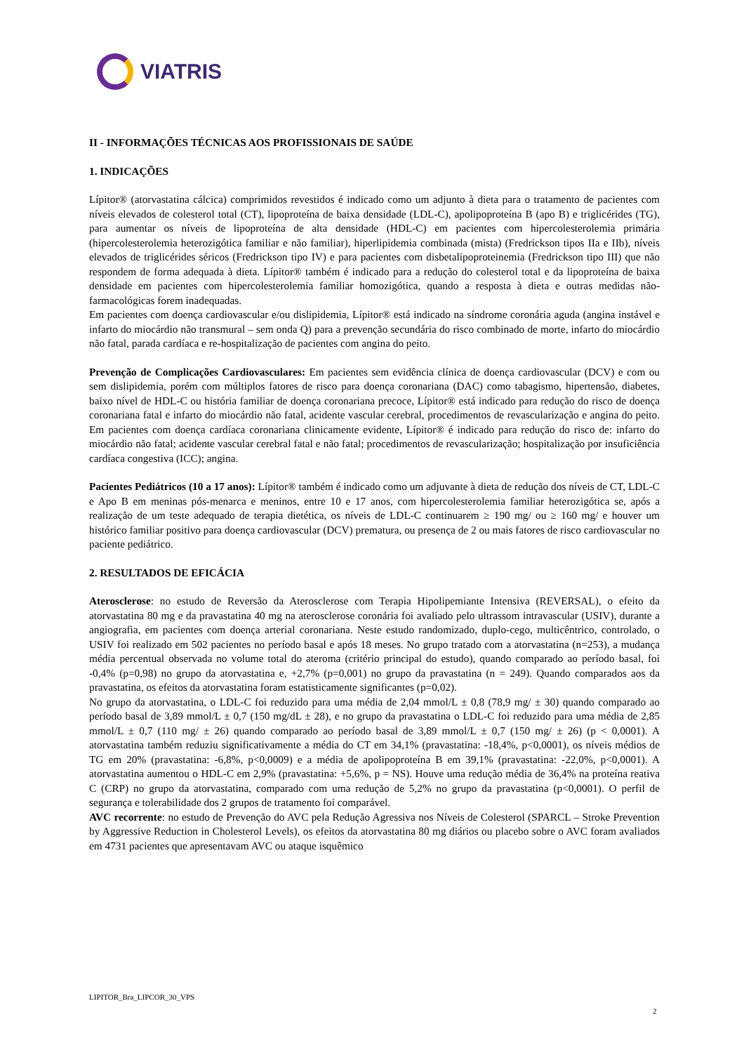VIATRIS
II - INFORMAÇÕES TÉCNICAS AOS PROFISSIONAIS DE SAÚDE
1. INDICAÇÕES
Lípitor® (atorvastatina cálcica) comprimidos revestidos é indicado como um adjunto à dieta para o tratamento de pacientes com níveis elevados de colesterol total (CT), lipoproteína de baixa densidade (LDL-C), apolipoproteína B (apo B) e triglicérides (TG), para aumentar os níveis de lipoproteína de alta densidade (HDL-C) em pacientes com hipercolesterolemia primária (hipercolesterolemia heterozigótica familiar e não familiar), hiperlipidemia combinada (mista) (Fredrickson tipos IIa e IIb), níveis elevados de triglicérides séricos (Fredrickson tipo IV) e para pacientes com disbetalipoproteinemia (Fredrickson tipo III) que não respondem de forma adequada à dieta. Lípitor® também é indicado para a redução do colesterol total e da lipoproteína de baixa densidade em pacientes com hipercolesterolemia familiar homozigótica, quando a resposta à dieta e outras medidas não-farmacológicas forem inadequadas.
Em pacientes com doença cardiovascular e/ou dislipidemia, Lípitor® está indicado na síndrome coronária aguda (angina instável e infarto do miocárdio não transmural – sem onda Q) para a prevenção secundária do risco combinado de morte, infarto do miocárdio não fatal, parada cardíaca e re-hospitalização de pacientes com angina do peito.
Prevenção de Complicações Cardiovasculares: Em pacientes sem evidência clínica de doença cardiovascular (DCV) e com ou sem dislipidemia, porém com múltiplos fatores de risco para doença coronariana (DAC) como tabagismo, hipertensão, diabetes, baixo nível de HDL-C ou história familiar de doença coronariana precoce, Lípitor® está indicado para redução do risco de doença coronariana fatal e infarto do miocárdio não fatal, acidente vascular cerebral, procedimentos de revascularização e angina do peito. Em pacientes com doença cardíaca coronariana clinicamente evidente, Lípitor® é indicado para redução do risco de: infarto do miocárdio não fatal; acidente vascular cerebral fatal e não fatal; procedimentos de revascularização; hospitalização por insuficiência cardíaca congestiva (ICC); angina.
Pacientes Pediátricos (10 a 17 anos): Lípitor® também é indicado como um adjuvante à dieta de redução dos níveis de CT, LDL-C e Apo B em meninas pós-menarca e meninos, entre 10 e 17 anos, com hipercolesterolemia familiar heterozigótica se, após a realização de um teste adequado de terapia dietética, os níveis de LDL-C continuarem ≥ 190 mg/ ou ≥ 160 mg/ e houver um histórico familiar positivo para doença cardiovascular (DCV) prematura, ou presença de 2 ou mais fatores de risco cardiovascular no paciente pediátrico.
2. RESULTADOS DE EFICÁCIA
Aterosclerose: no estudo de Reversão da Aterosclerose com Terapia Hipolipemiante Intensiva (REVERSAL), o efeito da atorvastatina 80 mg e da pravastatina 40 mg na aterosclerose coronária foi avaliado pelo ultrassom intravascular (USIV), durante a angiografia, em pacientes com doença arterial coronariana. Neste estudo randomizado, duplo-cego, multicêntrico, controlado, o USIV foi realizado em 502 pacientes no período basal e após 18 meses. No grupo tratado com a atorvastatina (n=253), a mudança média percentual observada no volume total do ateroma (critério principal do estudo), quando comparado ao período basal, foi -0,4% (p=0,98) no grupo da atorvastatina e, +2,7% (p=0,001) no grupo da pravastatina (n = 249). Quando comparados aos da pravastatina, os efeitos da atorvastatina foram estatisticamente significantes (p=0,02).
No grupo da atorvastatina, o LDL-C foi reduzido para uma média de 2,04 mmol/L ± 0,8 (78,9 mg/ ± 30) quando comparado ao período basal de 3,89 mmol/L ± 0,7 (150 mg/dL ± 28), e no grupo da pravastatina o LDL-C foi reduzido para uma média de 2,85 mmol/L ± 0,7 (110 mg/ ± 26) quando comparado ao período basal de 3,89 mmol/L ± 0,7 (150 mg/ ± 26) (p < 0,0001). A atorvastatina também reduziu significativamente a média do CT em 34,1% (pravastatina: -18,4%, p<0,0001), os níveis médios de TG em 20% (pravastatina: -6,8%, p<0,0009) e a média de apolipoproteína B em 39,1% (pravastatina: -22,0%, p<0,0001). A atorvastatina aumentou o HDL-C em 2,9% (pravastatina: +5,6%, p = NS). Houve uma redução média de 36,4% na proteína reativa C (CRP) no grupo da atorvastatina, comparado com uma redução de 5,2% no grupo da pravastatina (p<0,0001). O perfil de segurança e tolerabilidade dos 2 grupos de tratamento foi comparável.
AVC recorrente: no estudo de Prevenção do AVC pela Redução Agressiva nos Níveis de Colesterol (SPARCL – Stroke Prevention by Aggressive Reduction in Cholesterol Levels), os efeitos da atorvastatina 80 mg diários ou placebo sobre o AVC foram avaliados em 4731 pacientes que apresentavam AVC ou ataque isquêmico
LIPITOR_Bra_LIPCOR_30_VPS
2